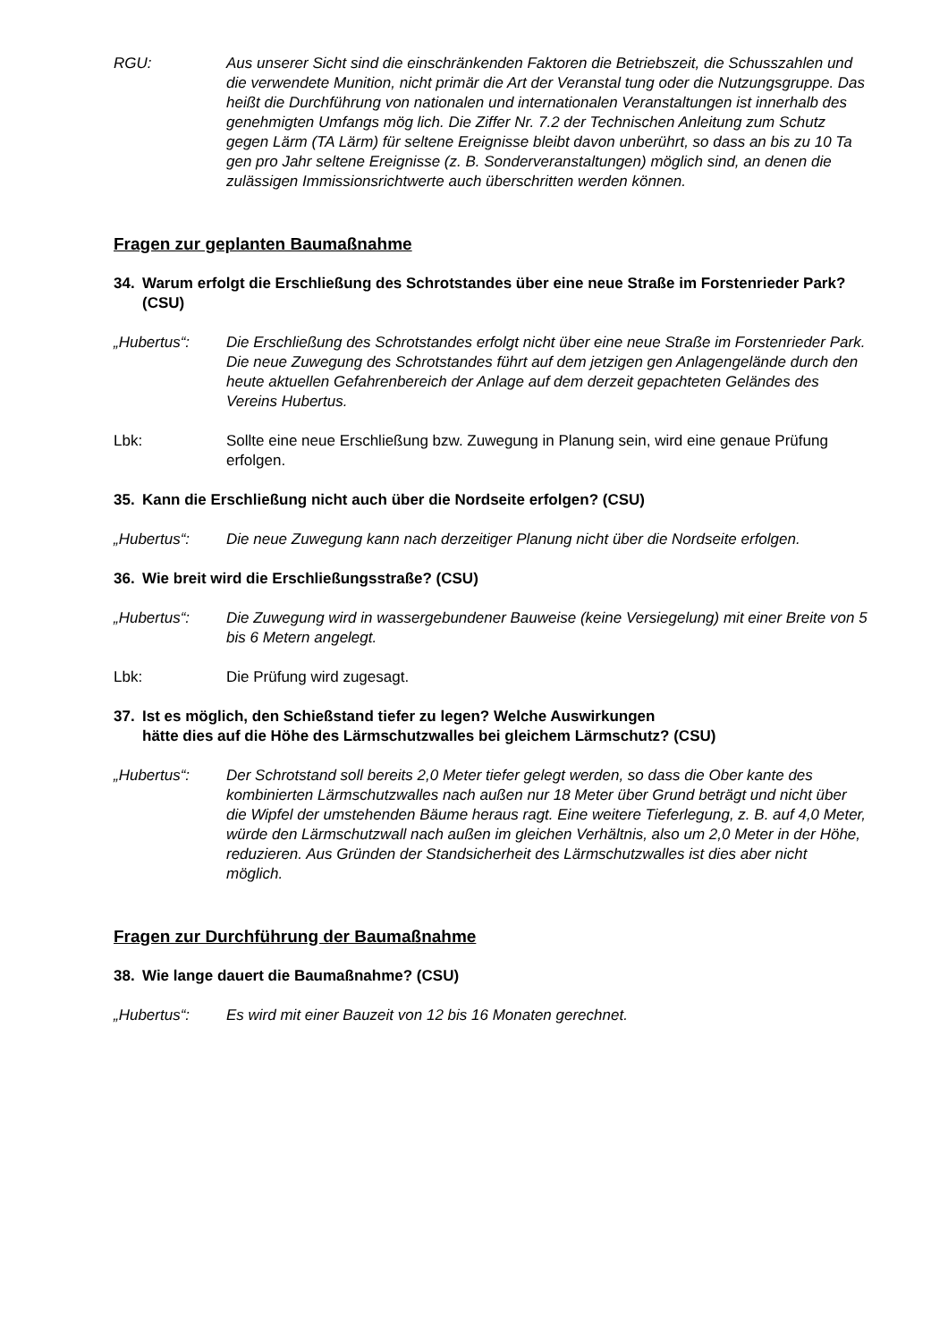RGU: Aus unserer Sicht sind die einschränkenden Faktoren die Betriebszeit, die Schusszahlen und die verwendete Munition, nicht primär die Art der Veranstal tung oder die Nutzungsgruppe. Das heißt die Durchführung von nationalen und internationalen Veranstaltungen ist innerhalb des genehmigten Umfangs mög lich. Die Ziffer Nr. 7.2 der Technischen Anleitung zum Schutz gegen Lärm (TA Lärm) für seltene Ereignisse bleibt davon unberührt, so dass an bis zu 10 Ta gen pro Jahr seltene Ereignisse (z. B. Sonderveranstaltungen) möglich sind, an denen die zulässigen Immissionsrichtwerte auch überschritten werden können.
Fragen zur geplanten Baumaßnahme
34. Warum erfolgt die Erschließung des Schrotstandes über eine neue Straße im Forstenrieder Park? (CSU)
„Hubertus“: Die Erschließung des Schrotstandes erfolgt nicht über eine neue Straße im Forstenrieder Park. Die neue Zuwegung des Schrotstandes führt auf dem jetzigen gen Anlagengelände durch den heute aktuellen Gefahrenbereich der Anlage auf dem derzeit gepachteten Geländes des Vereins Hubertus.
Lbk: Sollte eine neue Erschließung bzw. Zuwegung in Planung sein, wird eine genaue Prüfung erfolgen.
35. Kann die Erschließung nicht auch über die Nordseite erfolgen? (CSU)
„Hubertus“: Die neue Zuwegung kann nach derzeitiger Planung nicht über die Nordseite erfolgen.
36. Wie breit wird die Erschließungsstraße? (CSU)
„Hubertus“: Die Zuwegung wird in wassergebundener Bauweise (keine Versiegelung) mit einer Breite von 5 bis 6 Metern angelegt.
Lbk: Die Prüfung wird zugesagt.
37. Ist es möglich, den Schießstand tiefer zu legen? Welche Auswirkungen
hätte dies auf die Höhe des Lärmschutzwalles bei gleichem Lärmschutz? (CSU)
„Hubertus“: Der Schrotstand soll bereits 2,0 Meter tiefer gelegt werden, so dass die Ober kante des kombinierten Lärmschutzwalles nach außen nur 18 Meter über Grund beträgt und nicht über die Wipfel der umstehenden Bäume heraus ragt. Eine weitere Tieferlegung, z. B. auf 4,0 Meter, würde den Lärmschutzwall nach außen im gleichen Verhältnis, also um 2,0 Meter in der Höhe, reduzieren. Aus Gründen der Standsicherheit des Lärmschutzwalles ist dies aber nicht möglich.
Fragen zur Durchführung der Baumaßnahme
38. Wie lange dauert die Baumaßnahme? (CSU)
„Hubertus“: Es wird mit einer Bauzeit von 12 bis 16 Monaten gerechnet.